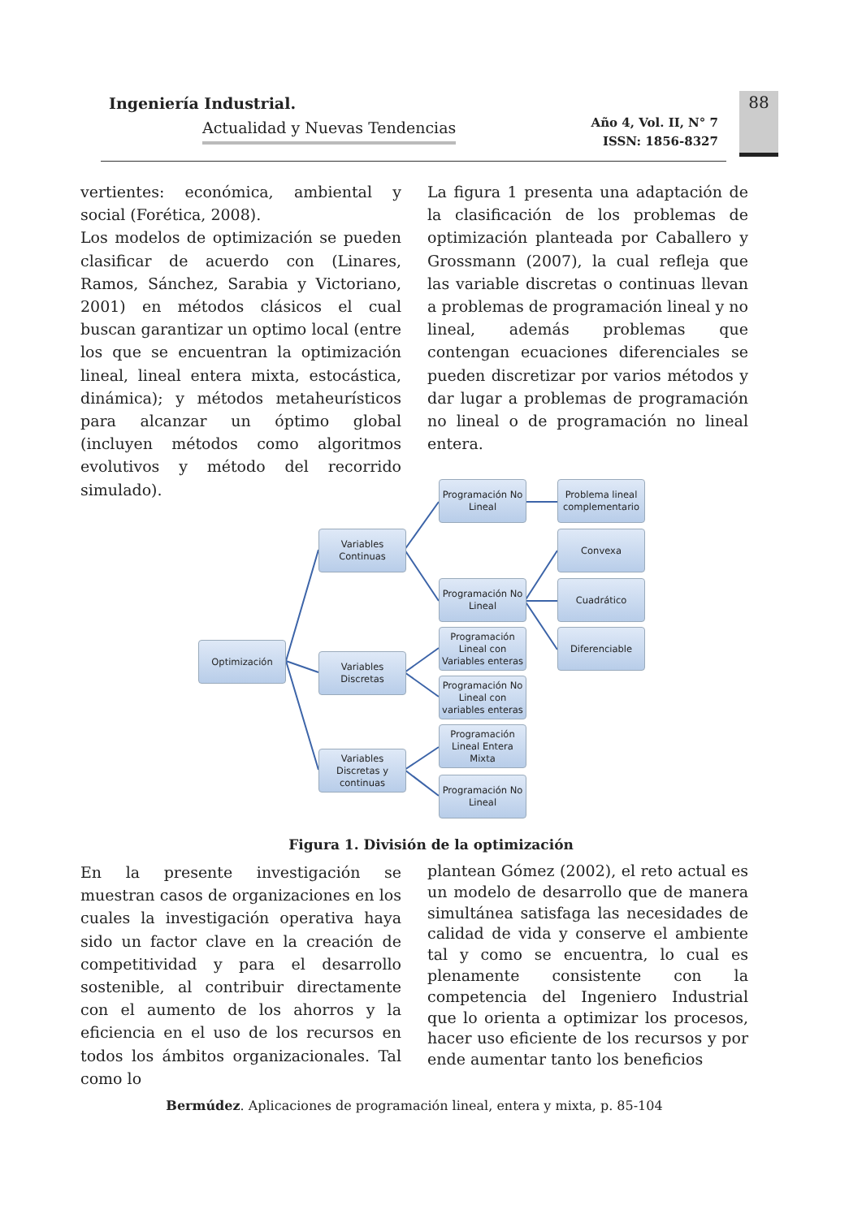Ingeniería Industrial.
Actualidad y Nuevas Tendencias
Año 4, Vol. II, N° 7
ISSN: 1856-8327
88
vertientes: económica, ambiental y social (Forética, 2008).
Los modelos de optimización se pueden clasificar de acuerdo con (Linares, Ramos, Sánchez, Sarabia y Victoriano, 2001) en métodos clásicos el cual buscan garantizar un optimo local (entre los que se encuentran la optimización lineal, lineal entera mixta, estocástica, dinámica); y métodos metaheurísticos para alcanzar un óptimo global (incluyen métodos como algoritmos evolutivos y método del recorrido simulado).
La figura 1 presenta una adaptación de la clasificación de los problemas de optimización planteada por Caballero y Grossmann (2007), la cual refleja que las variable discretas o continuas llevan a problemas de programación lineal y no lineal, además problemas que contengan ecuaciones diferenciales se pueden discretizar por varios métodos y dar lugar a problemas de programación no lineal o de programación no lineal entera.
Optimización
Variables Continuas
Variables Discretas
Variables Discretas y continuas
Programación No Lineal
Programación No Lineal
Programación Lineal con Variables enteras
Programación No Lineal con variables enteras
Programación Lineal Entera Mixta
Programación No Lineal
Problema lineal complementario
Convexa
Cuadrático
Diferenciable
Figura 1. División de la optimización
En la presente investigación se muestran casos de organizaciones en los cuales la investigación operativa haya sido un factor clave en la creación de competitividad y para el desarrollo sostenible, al contribuir directamente con el aumento de los ahorros y la eficiencia en el uso de los recursos en todos los ámbitos organizacionales. Tal como lo
plantean Gómez (2002), el reto actual es un modelo de desarrollo que de manera simultánea satisfaga las necesidades de calidad de vida y conserve el ambiente tal y como se encuentra, lo cual es plenamente consistente con la competencia del Ingeniero Industrial que lo orienta a optimizar los procesos, hacer uso eficiente de los recursos y por ende aumentar tanto los beneficios
Bermúdez. Aplicaciones de programación lineal, entera y mixta, p. 85-104